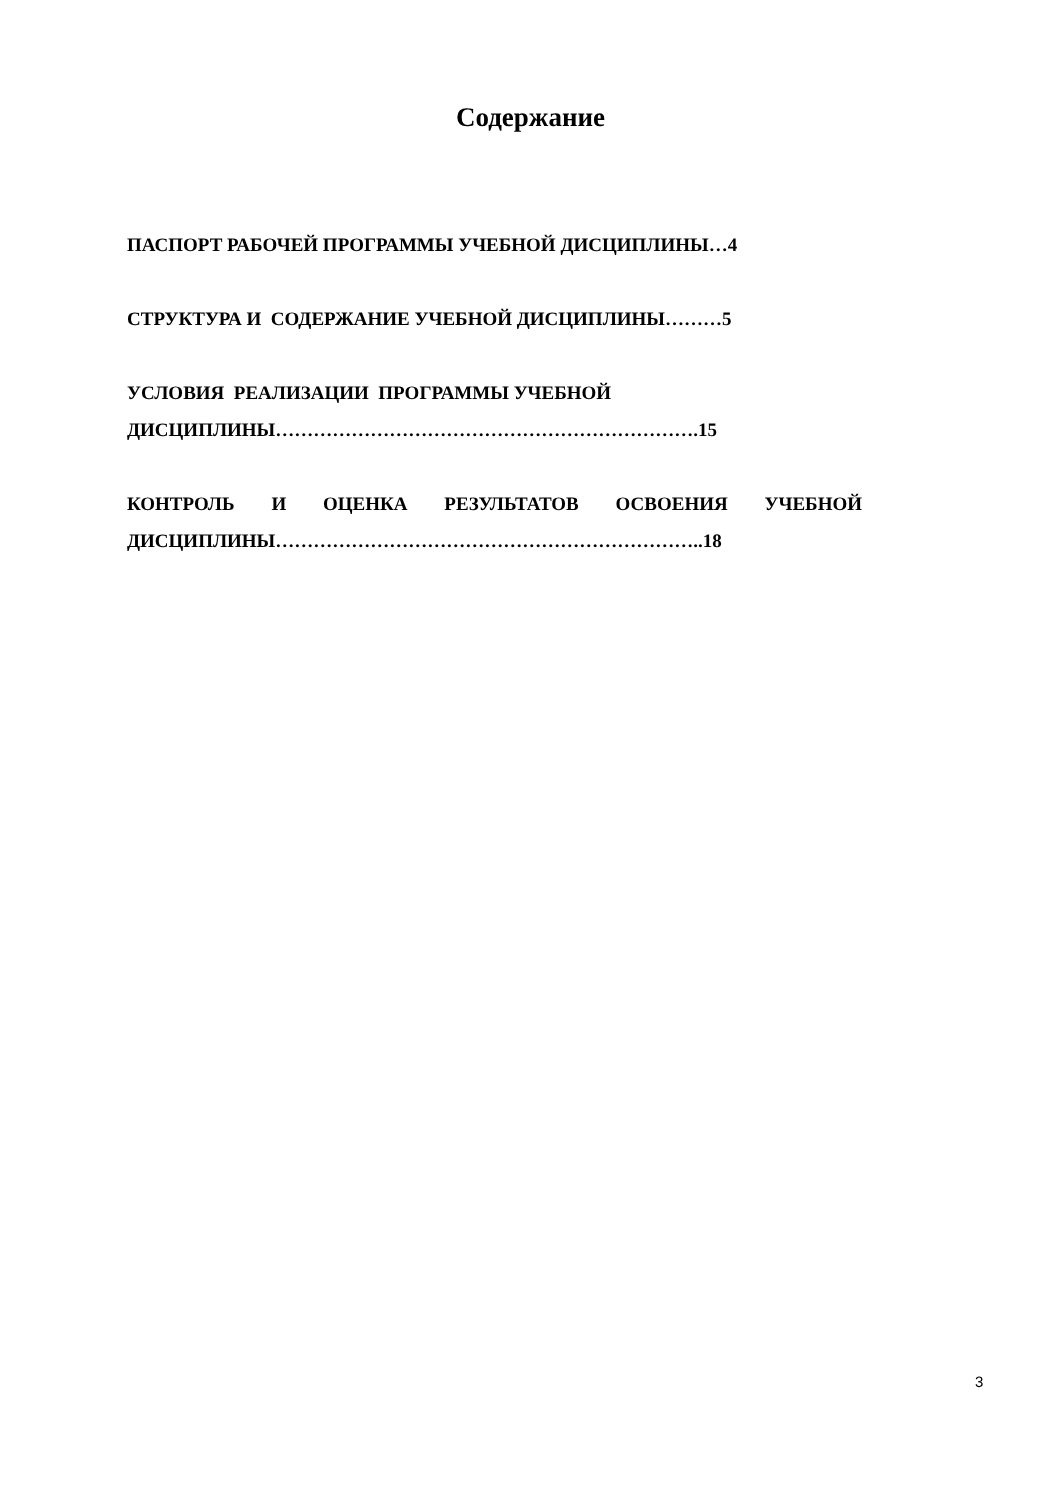Содержание
ПАСПОРТ РАБОЧЕЙ ПРОГРАММЫ УЧЕБНОЙ ДИСЦИПЛИНЫ…4
СТРУКТУРА И СОДЕРЖАНИЕ УЧЕБНОЙ ДИСЦИПЛИНЫ………5
УСЛОВИЯ РЕАЛИЗАЦИИ ПРОГРАММЫ УЧЕБНОЙ
ДИСЦИПЛИНЫ………………………………………………………….15
КОНТРОЛЬ И ОЦЕНКА РЕЗУЛЬТАТОВ ОСВОЕНИЯ УЧЕБНОЙ ДИСЦИПЛИНЫ…………………………………………………………..18
3